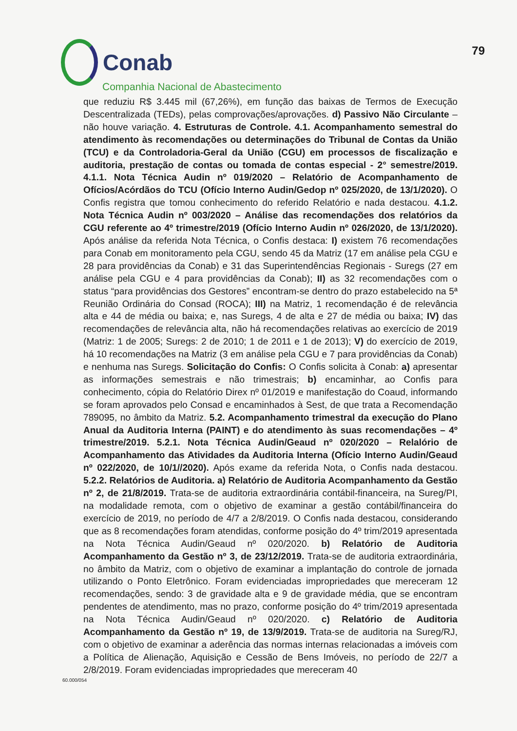Conab
Companhia Nacional de Abastecimento
79
que reduziu R$ 3.445 mil (67,26%), em função das baixas de Termos de Execução Descentralizada (TEDs), pelas comprovações/aprovações. d) Passivo Não Circulante – não houve variação. 4. Estruturas de Controle. 4.1. Acompanhamento semestral do atendimento às recomendações ou determinações do Tribunal de Contas da União (TCU) e da Controladoria-Geral da União (CGU) em processos de fiscalização e auditoria, prestação de contas ou tomada de contas especial - 2° semestre/2019. 4.1.1. Nota Técnica Audin nº 019/2020 – Relatório de Acompanhamento de Ofícios/Acórdãos do TCU (Ofício Interno Audin/Gedop nº 025/2020, de 13/1/2020). O Confis registra que tomou conhecimento do referido Relatório e nada destacou. 4.1.2. Nota Técnica Audin nº 003/2020 – Análise das recomendações dos relatórios da CGU referente ao 4º trimestre/2019 (Ofício Interno Audin nº 026/2020, de 13/1/2020). Após análise da referida Nota Técnica, o Confis destaca: I) existem 76 recomendações para Conab em monitoramento pela CGU, sendo 45 da Matriz (17 em análise pela CGU e 28 para providências da Conab) e 31 das Superintendências Regionais - Suregs (27 em análise pela CGU e 4 para providências da Conab); II) as 32 recomendações com o status “para providências dos Gestores” encontram-se dentro do prazo estabelecido na 5ª Reunião Ordinária do Consad (ROCA); III) na Matriz, 1 recomendação é de relevância alta e 44 de média ou baixa; e, nas Suregs, 4 de alta e 27 de média ou baixa; IV) das recomendações de relevância alta, não há recomendações relativas ao exercício de 2019 (Matriz: 1 de 2005; Suregs: 2 de 2010; 1 de 2011 e 1 de 2013); V) do exercício de 2019, há 10 recomendações na Matriz (3 em análise pela CGU e 7 para providências da Conab) e nenhuma nas Suregs. Solicitação do Confis: O Confis solicita à Conab: a) apresentar as informações semestrais e não trimestrais; b) encaminhar, ao Confis para conhecimento, cópia do Relatório Direx nº 01/2019 e manifestação do Coaud, informando se foram aprovados pelo Consad e encaminhados à Sest, de que trata a Recomendação 789095, no âmbito da Matriz. 5.2. Acompanhamento trimestral da execução do Plano Anual da Auditoria Interna (PAINT) e do atendimento às suas recomendações – 4º trimestre/2019. 5.2.1. Nota Técnica Audin/Geaud nº 020/2020 – Relalório de Acompanhamento das Atividades da Auditoria Interna (Ofício Interno Audin/Geaud nº 022/2020, de 10/1//2020). Após exame da referida Nota, o Confis nada destacou. 5.2.2. Relatórios de Auditoria. a) Relatório de Auditoria Acompanhamento da Gestão nº 2, de 21/8/2019. Trata-se de auditoria extraordinária contábil-financeira, na Sureg/PI, na modalidade remota, com o objetivo de examinar a gestão contábil/financeira do exercício de 2019, no período de 4/7 a 2/8/2019. O Confis nada destacou, considerando que as 8 recomendações foram atendidas, conforme posição do 4º trim/2019 apresentada na Nota Técnica Audin/Geaud nº 020/2020. b) Relatório de Auditoria Acompanhamento da Gestão nº 3, de 23/12/2019. Trata-se de auditoria extraordinária, no âmbito da Matriz, com o objetivo de examinar a implantação do controle de jornada utilizando o Ponto Eletrônico. Foram evidenciadas impropriedades que mereceram 12 recomendações, sendo: 3 de gravidade alta e 9 de gravidade média, que se encontram pendentes de atendimento, mas no prazo, conforme posição do 4º trim/2019 apresentada na Nota Técnica Audin/Geaud nº 020/2020. c) Relatório de Auditoria Acompanhamento da Gestão nº 19, de 13/9/2019. Trata-se de auditoria na Sureg/RJ, com o objetivo de examinar a aderência das normas internas relacionadas a imóveis com a Política de Alienação, Aquisição e Cessão de Bens Imóveis, no período de 22/7 a 2/8/2019. Foram evidenciadas impropriedades que mereceram 40
60.000/054